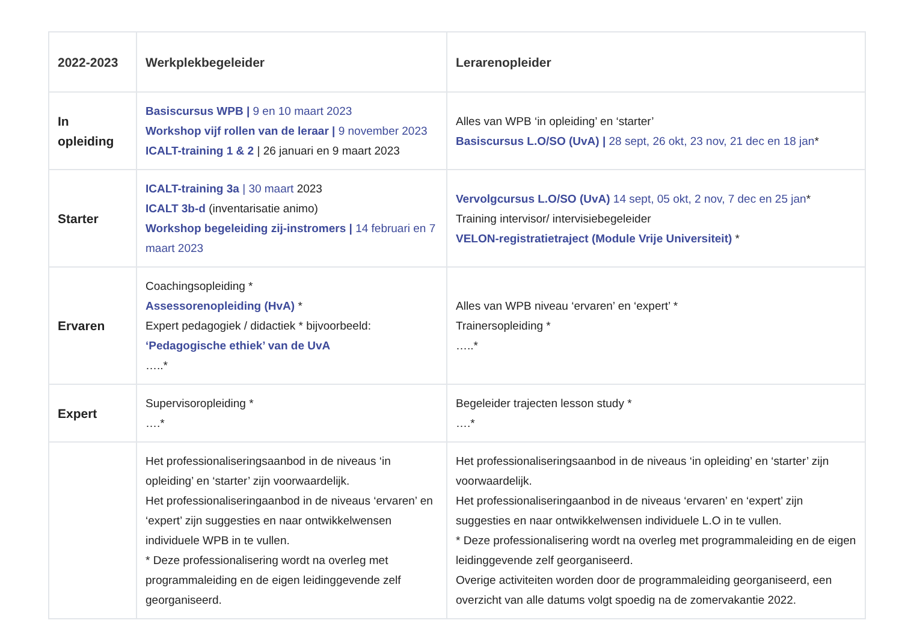| 2022-2023 | Werkplekbegeleider | Lerarenopleider |
| --- | --- | --- |
| In opleiding | Basiscursus WPB / 9 en 10 maart 2023 Workshop vijf rollen van de leraar / 9 november 2023 ICALT-training 1 & 2 / 26 januari en 9 maart 2023 | Alles van WPB ‘in opleiding’ en ‘starter’ Basiscursus L.O/SO (UvA) / 28 sept, 26 okt, 23 nov, 21 dec en 18 jan * |
| Starter | ICALT-training 3a / 30 maart 2023 ICALT 3b-d (inventarisatie animo) Workshop begeleiding zij-instromers / 14 februari en 7 maart 2023 | Vervolgcursus L.O/SO (UvA) 14 sept, 05 okt, 2 nov, 7 dec en 25 jan * Training intervisor/ intervisiebegeleider VELON-registratietraject (Module Vrije Universiteit) * |
| Ervaren | Coachingsopleiding * Assessorenopleiding (HvA) * Expert pedagogiek / didactiek * bijvoorbeeld: ‘Pedagogische ethiek’ van de UvA …..* | Alles van WPB niveau ‘ervaren’ en ‘expert’ * Trainersopleiding * …..* |
| Expert | Supervisoropleiding * ….* | Begeleider trajecten lesson study * ….* |
| | Het professionaliseringsaanbod in de niveaus ‘in opleiding’ en ‘starter’ zijn voorwaardelijk. Het professionaliseringaanbod in de niveaus ‘ervaren’ en ‘expert’ zijn suggesties en naar ontwikkelwensen individuele WPB in te vullen. * Deze professionalisering wordt na overleg met programmaleiding en de eigen leidinggevende zelf georganiseerd. | Het professionaliseringsaanbod in de niveaus ‘in opleiding’ en ‘starter’ zijn voorwaardelijk. Het professionaliseringaanbod in de niveaus ‘ervaren’ en ‘expert’ zijn suggesties en naar ontwikkelwensen individuele L.O in te vullen. * Deze professionalisering wordt na overleg met programmaleiding en de eigen leidinggevende zelf georganiseerd. Overige activiteiten worden door de programmaleiding georganiseerd, een overzicht van alle datums volgt spoedig na de zomervakantie 2022. |